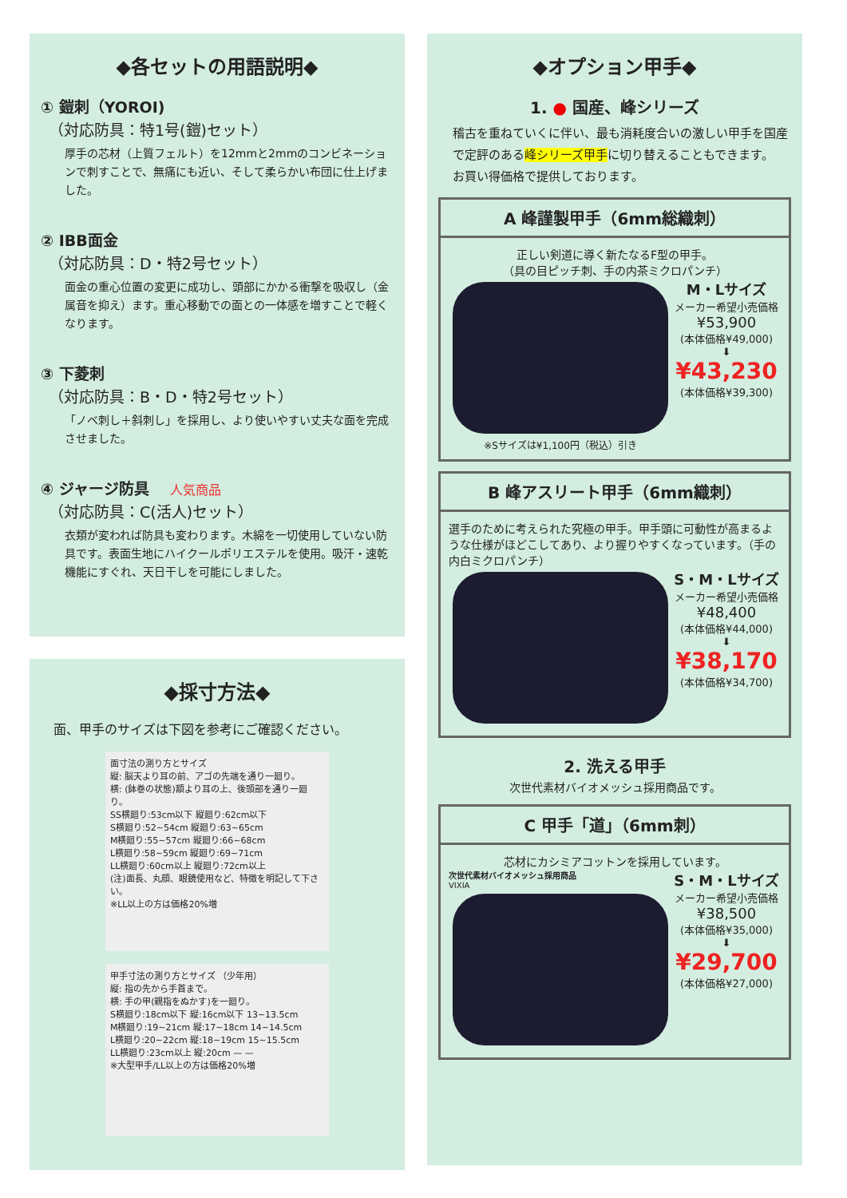◆各セットの用語説明◆
① 鎧刺（YOROI)
（対応防具：特1号(鎧)セット）
厚手の芯材（上質フェルト）を12mmと2mmのコンビネーションで刺すことで、無痛にも近い、そして柔らかい布団に仕上げました。
② IBB面金
（対応防具：D・特2号セット）
面金の重心位置の変更に成功し、頭部にかかる衝撃を吸収し（金属音を抑え）ます。重心移動での面との一体感を増すことで軽くなります。
③ 下菱刺
（対応防具：B・D・特2号セット）
「ノベ刺し＋斜刺し」を採用し、より使いやすい丈夫な面を完成させました。
④ ジャージ防具 人気商品
（対応防具：C(活人)セット）
衣類が変われば防具も変わります。木綿を一切使用していない防具です。表面生地にハイクールポリエステルを使用。吸汗・速乾機能にすぐれ、天日干しを可能にしました。
◆採寸方法◆
面、甲手のサイズは下図を参考にご確認ください。
面寸法の測り方とサイズ
縦: 脳天より耳の前、アゴの先端を通り一廻り。
横: (鉢巻の状態)額より耳の上、後頭部を通り一廻り。
SS横廻り:53cm以下 縦廻り:62cm以下
S横廻り:52~54cm 縦廻り:63~65cm
M横廻り:55~57cm 縦廻り:66~68cm
L横廻り:58~59cm 縦廻り:69~71cm
LL横廻り:60cm以上 縦廻り:72cm以上
(注)面長、丸顔、眼鏡使用など、特徴を明記して下さい。
※LL以上の方は価格20%増
甲手寸法の測り方とサイズ （少年用）
縦: 指の先から手首まで。
横: 手の甲(親指をぬかす)を一廻り。
S横廻り:18cm以下 縦:16cm以下 13~13.5cm
M横廻り:19~21cm 縦:17~18cm 14~14.5cm
L横廻り:20~22cm 縦:18~19cm 15~15.5cm
LL横廻り:23cm以上 縦:20cm — —
※大型甲手/LL以上の方は価格20%増
◆オプション甲手◆
1. ● 国産、峰シリーズ
稽古を重ねていくに伴い、最も消耗度合いの激しい甲手を国産で定評のある峰シリーズ甲手に切り替えることもできます。
お買い得価格で提供しております。
A 峰謹製甲手（6mm総織刺）
正しい剣道に導く新たなるF型の甲手。
（具の目ピッチ刺、手の内茶ミクロパンチ）
※Sサイズは¥1,100円（税込）引き
M・Lサイズ
メーカー希望小売価格
¥53,900
(本体価格¥49,000)
⬇
¥43,230
(本体価格¥39,300)
B 峰アスリート甲手（6mm織刺）
選手のために考えられた究極の甲手。甲手頭に可動性が高まるような仕様がほどこしてあり、より握りやすくなっています。（手の内白ミクロパンチ）
S・M・Lサイズ
メーカー希望小売価格
¥48,400
(本体価格¥44,000)
⬇
¥38,170
(本体価格¥34,700)
2. 洗える甲手
次世代素材バイオメッシュ採用商品です。
C 甲手「道」（6mm刺）
芯材にカシミアコットンを採用しています。
次世代素材バイオメッシュ採用商品
VIXIA
S・M・Lサイズ
メーカー希望小売価格
¥38,500
(本体価格¥35,000)
⬇
¥29,700
(本体価格¥27,000)